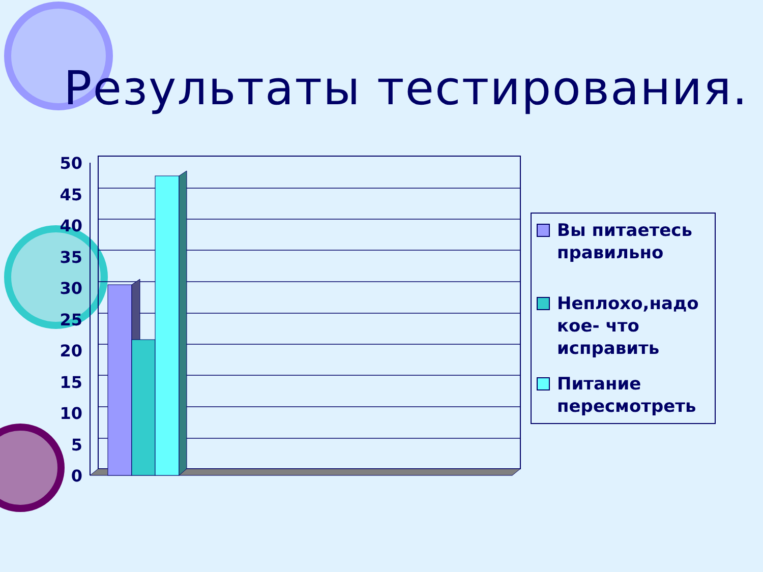Результаты тестирования.
50
45
40
35
30
25
20
15
10
5
0
Вы питаетесь правильно
Неплохо,надо кое- что исправить
Питание пересмотреть